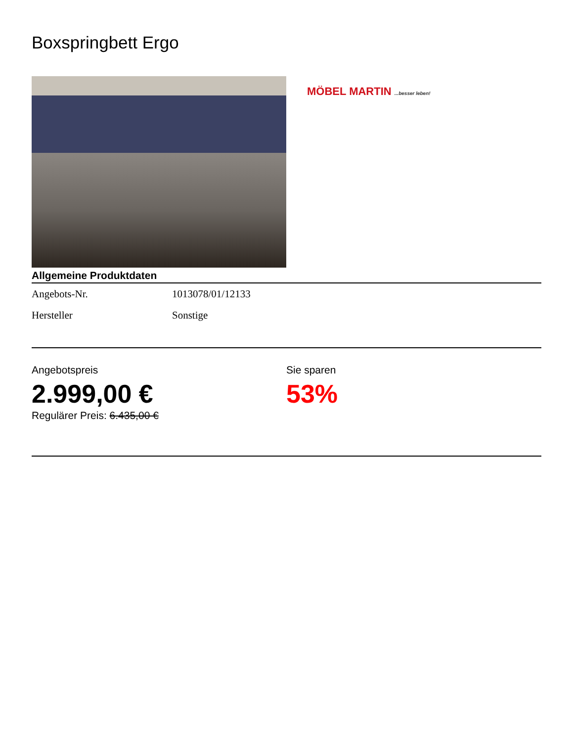Boxspringbett Ergo
MÖBEL MARTIN ...besser leben!
Allgemeine Produktdaten
| Angebots-Nr. | 1013078/01/12133 |
| Hersteller | Sonstige |
Angebotspreis
2.999,00 €
Regulärer Preis: 6.435,00 €
Sie sparen
53%